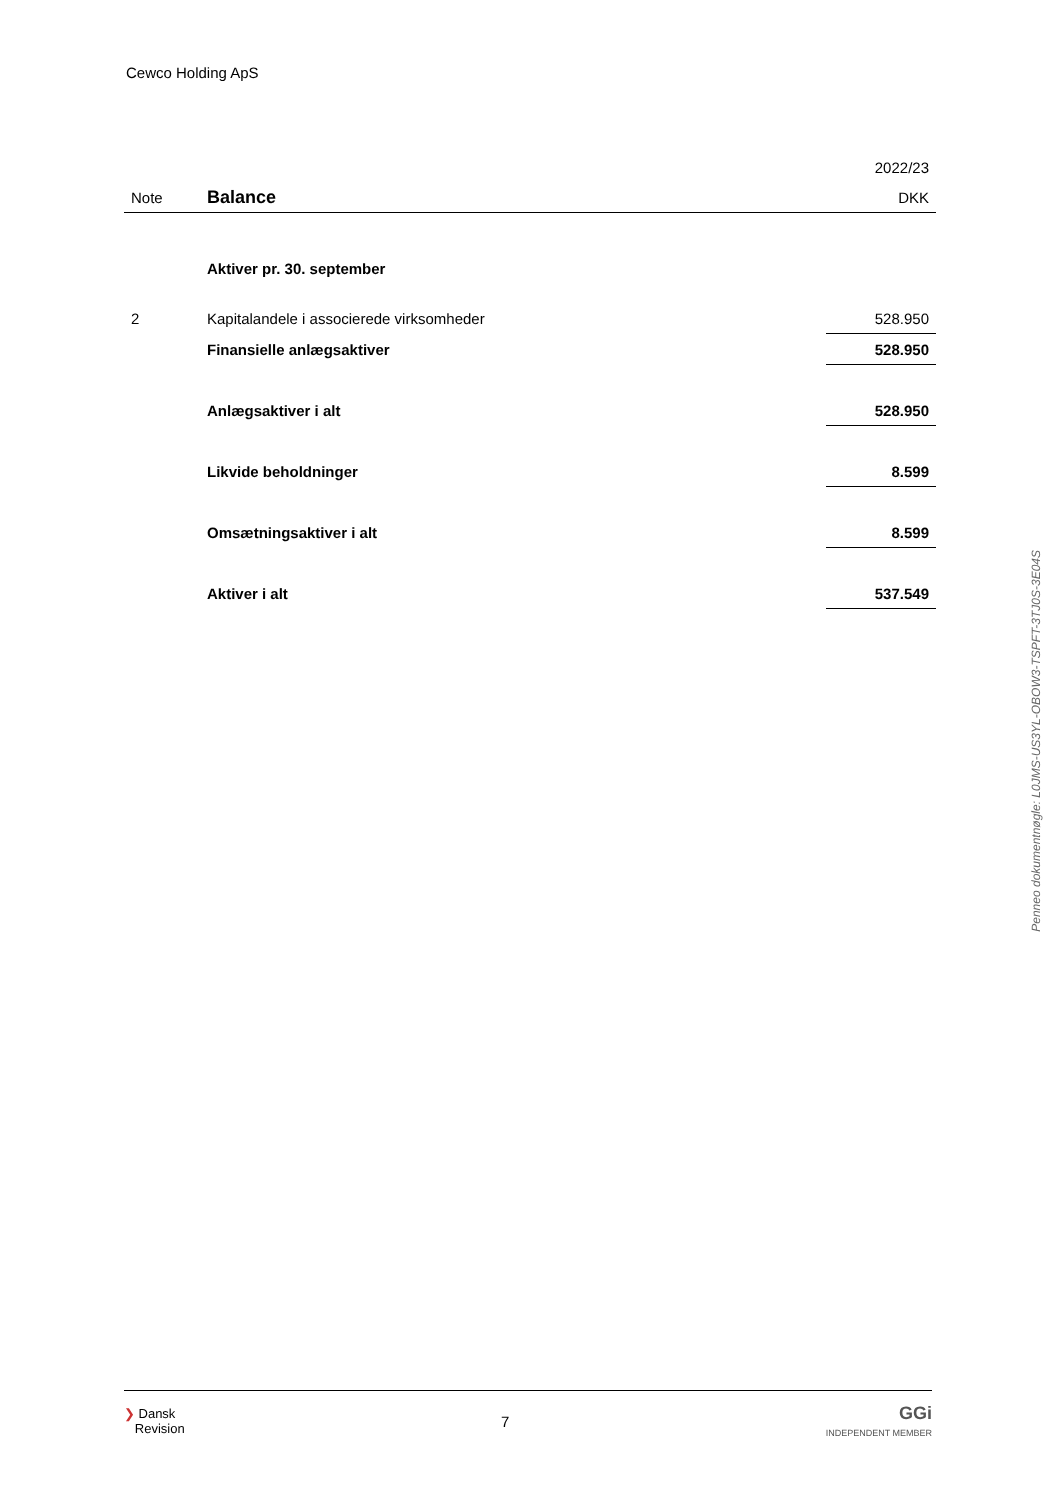Cewco Holding ApS
| | | 2022/23 |
| Note | Balance | DKK |
| | Aktiver pr. 30. september | |
| 2 | Kapitalandele i associerede virksomheder | 528.950 |
| | Finansielle anlægsaktiver | 528.950 |
| | Anlægsaktiver i alt | 528.950 |
| | Likvide beholdninger | 8.599 |
| | Omsætningsaktiver i alt | 8.599 |
| | Aktiver i alt | 537.549 |
Penneo dokumentnøgle: L0JMS-US3YL-OBOW3-TSPFT-3TJ0S-3E04S
❯ Dansk
Revision
7
GGi
INDEPENDENT MEMBER